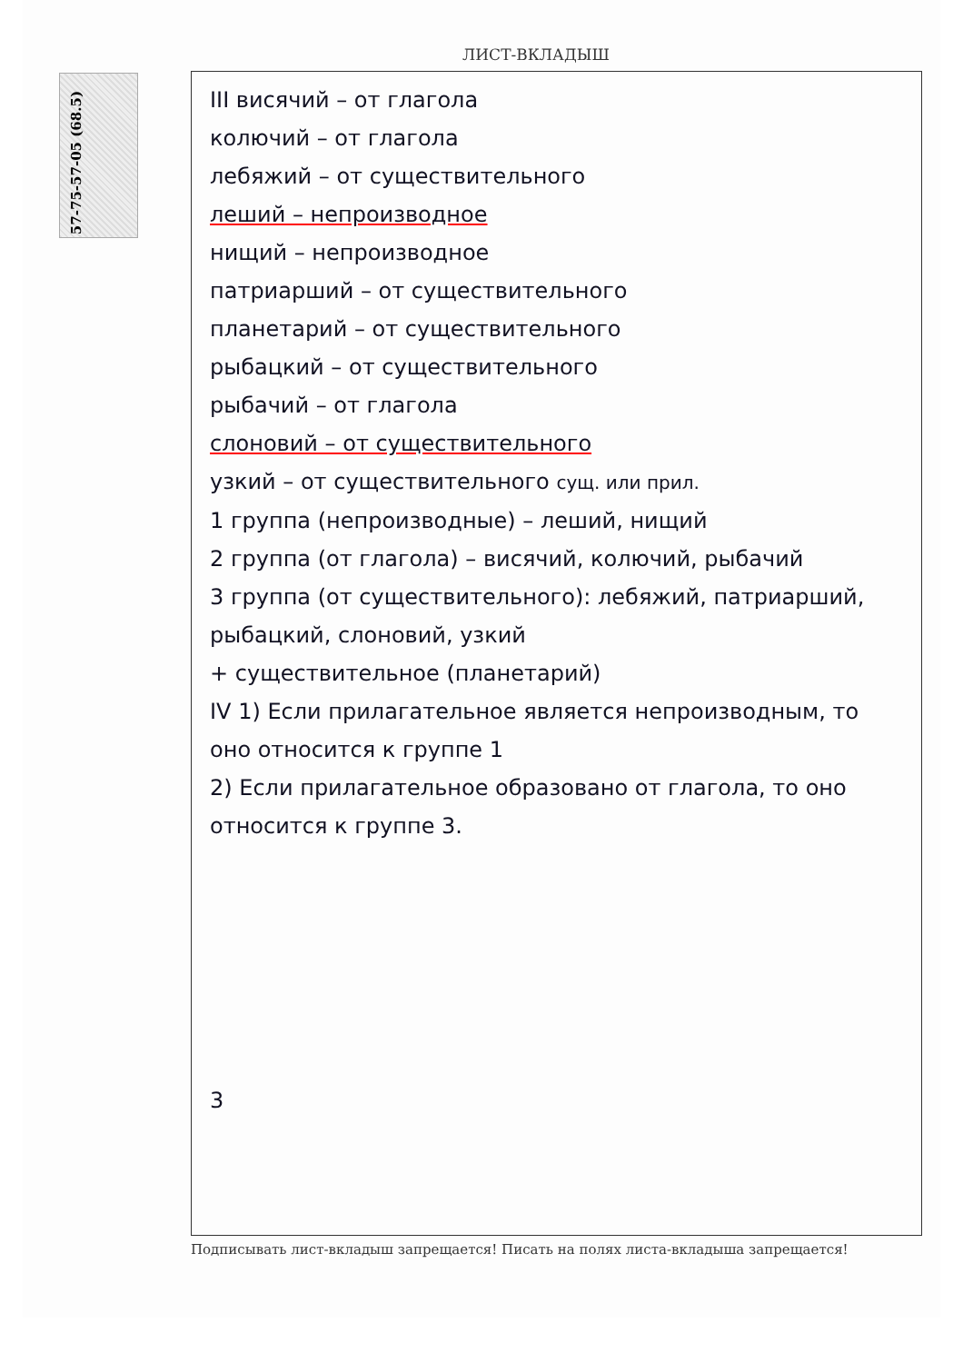57-75-57-05 (68.5)
ЛИСТ-ВКЛАДЫШ
III висячий – от глагола
колючий – от глагола
лебяжий – от существительного
леший – непроизводное
нищий – непроизводное
патриарший – от существительного
планетарий – от существительного
рыбацкий – от существительного
рыбачий – от глагола
слоновий – от существительного
узкий – от существительного сущ. или прил.
1 группа (непроизводные) – леший, нищий
2 группа (от глагола) – висячий, колючий, рыбачий
3 группа (от существительного): лебяжий, патриарший, рыбацкий, слоновий, узкий
+ существительное (планетарий)
IV 1) Если прилагательное является непроизводным, то оно относится к группе 1
2) Если прилагательное образовано от глагола, то оно относится к группе 3.
3
Подписывать лист-вкладыш запрещается! Писать на полях листа-вкладыша запрещается!